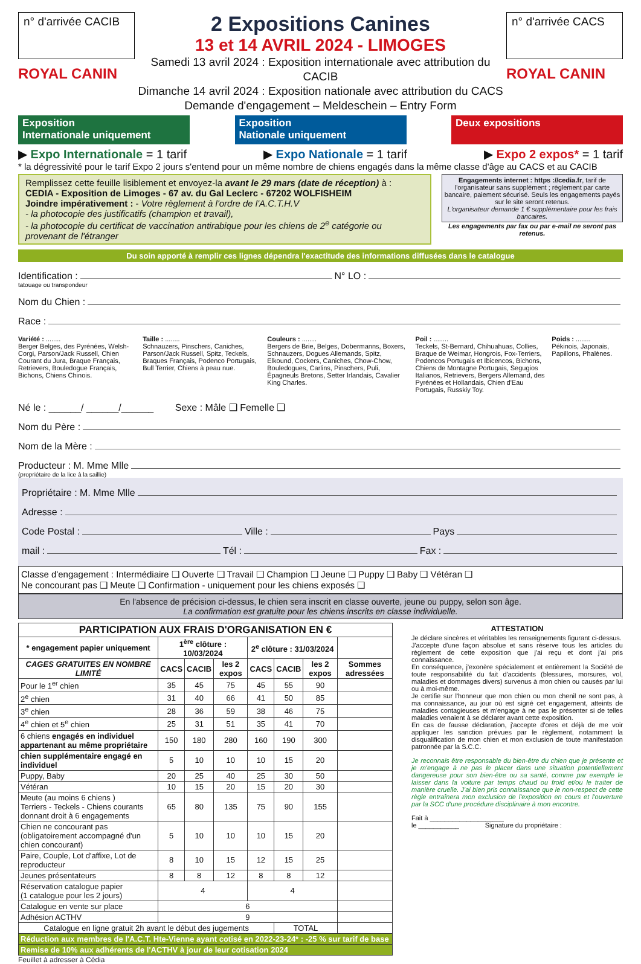n° d'arrivée CACIB
ROYAL CANIN
2 Expositions Canines
13 et 14 AVRIL 2024 - LIMOGES
Samedi 13 avril 2024 : Exposition internationale avec attribution du CACIB
Dimanche 14 avril 2024 : Exposition nationale avec attribution du CACS
Demande d'engagement – Meldeschein – Entry Form
n° d'arrivée CACS
ROYAL CANIN
Exposition
Internationale uniquement
Exposition
Nationale uniquement
Deux expositions
▶ Expo Internationale = 1 tarif ▶ Expo Nationale = 1 tarif ▶ Expo 2 expos* = 1 tarif
* la dégressivité pour le tarif Expo 2 jours s'entend pour un même nombre de chiens engagés dans la même classe d'âge au CACS et au CACIB
Remplissez cette feuille lisiblement et envoyez-la avant le 29 mars (date de réception) à :
CEDIA - Exposition de Limoges - 67 av. du Gal Leclerc - 67202 WOLFISHEIM
Joindre impérativement : - Votre règlement à l'ordre de l'A.C.T.H.V
- la photocopie des justificatifs (champion et travail),
- la photocopie du certificat de vaccination antirabique pour les chiens de 2<sup>e</sup> catégorie ou provenant de l'étranger
Engagements internet : https ://cedia.fr, tarif de l'organisateur sans supplément ; règlement par carte bancaire, paiement sécurisé. Seuls les engagements payés sur le site seront retenus.
L'organisateur demande 1 € supplémentaire pour les frais bancaires.
Les engagements par fax ou par e-mail ne seront pas retenus.
Du soin apporté à remplir ces lignes dépendra l'exactitude des informations diffusées dans le catalogue
Identification : N° LO :
tatouage ou transpondeur
Nom du Chien :
Race :
Variété : ........
Berger Belges, des Pyrénées, Welsh-Corgi, Parson/Jack Russell, Chien Courant du Jura, Braque Français, Retrievers, Bouledogue Français, Bichons, Chiens Chinois.
Taille : ........
Schnauzers, Pinschers, Caniches, Parson/Jack Russell, Spitz, Teckels, Braques Français, Podenco Portugais, Bull Terrier, Chiens à peau nue.
Couleurs : ........
Bergers de Brie, Belges, Dobermanns, Boxers, Schnauzers, Dogues Allemands, Spitz, Elkound, Cockers, Caniches, Chow-Chow, Bouledogues, Carlins, Pinschers, Puli, Épagneuls Bretons, Setter Irlandais, Cavalier King Charles.
Poil : ........
Teckels, St-Bernard, Chihuahuas, Collies, Braque de Weimar, Hongrois, Fox-Terriers, Podencos Portugais et Ibicencos, Bichons, Chiens de Montagne Portugais, Segugios Italianos, Retrievers, Bergers Allemand, des Pyrénées et Hollandais, Chien d'Eau Portugais, Russkiy Toy.
Poids : ........
Pékinois, Japonais, Papillons, Phalènes.
Né le : ______/ ______/______ Sexe : Mâle ❑ Femelle ❑
Nom du Père :
Nom de la Mère :
Producteur : M. Mme Mlle
(propriétaire de la lice à la saillie)
Propriétaire : M. Mme Mlle
Adresse :
Code Postal : Ville : Pays
mail : Tél : Fax :
Classe d'engagement : Intermédiaire ❑ Ouverte ❑ Travail ❑ Champion ❑ Jeune ❑ Puppy ❑ Baby ❑ Vétéran ❑
Ne concourant pas ❑ Meute ❑ Confirmation - uniquement pour les chiens exposés ❑
En l'absence de précision ci-dessus, le chien sera inscrit en classe ouverte, jeune ou puppy, selon son âge.
La confirmation est gratuite pour les chiens inscrits en classe individuelle.
| PARTICIPATION AUX FRAIS D'ORGANISATION EN € | | | | | | | |
| --- | --- | --- | --- | --- | --- | --- | --- |
| * engagement papier uniquement | 1<sup>ère</sup> clôture : 10/03/2024 | | | 2<sup>e</sup> clôture : 31/03/2024 | | | |
| CAGES GRATUITES EN NOMBRE LIMITÉ | CACS | CACIB | les 2 expos | CACS | CACIB | les 2 expos | Sommes adressées |
| Pour le 1<sup>er</sup> chien | 35 | 45 | 75 | 45 | 55 | 90 | |
| 2<sup>e</sup> chien | 31 | 40 | 66 | 41 | 50 | 85 | |
| 3<sup>e</sup> chien | 28 | 36 | 59 | 38 | 46 | 75 | |
| 4<sup>e</sup> chien et 5<sup>e</sup> chien | 25 | 31 | 51 | 35 | 41 | 70 | |
| 6 chiens engagés en individuel appartenant au même propriétaire | 150 | 180 | 280 | 160 | 190 | 300 | |
| chien supplémentaire engagé en individuel | 5 | 10 | 10 | 10 | 15 | 20 | |
| Puppy, Baby | 20 | 25 | 40 | 25 | 30 | 50 | |
| Vétéran | 10 | 15 | 20 | 15 | 20 | 30 | |
| Meute (au moins 6 chiens ) Terriers - Teckels - Chiens courants donnant droit à 6 engagements | 65 | 80 | 135 | 75 | 90 | 155 | |
| Chien ne concourant pas (obligatoirement accompagné d'un chien concourant) | 5 | 10 | 10 | 10 | 15 | 20 | |
| Paire, Couple, Lot d'affixe, Lot de reproducteur | 8 | 10 | 15 | 12 | 15 | 25 | |
| Jeunes présentateurs | 8 | 8 | 12 | 8 | 8 | 12 | |
| Réservation catalogue papier (1 catalogue pour les 2 jours) | 4 | | | 4 | | | |
| Catalogue en vente sur place | 6 | | | | | | |
| Adhésion ACTHV | 9 | | | | | | |
| Catalogue en ligne gratuit 2h avant le début des jugements | | | | | TOTAL | | |
| Réduction aux membres de l'A.C.T. Hte-Vienne ayant cotisé en 2022-23-24* : -25 % sur tarif de base | | | | | | | |
| Remise de 10% aux adhérents de l'ACTHV à jour de leur cotisation 2024 | | | | | | | |
Feuillet à adresser à Cédia
ATTESTATION
Je déclare sincères et véritables les renseignements figurant ci-dessus.
J'accepte d'une façon absolue et sans réserve tous les articles du règlement de cette exposition que j'ai reçu et dont j'ai pris connaissance.
En conséquence, j'exonère spécialement et entièrement la Société de toute responsabilité du fait d'accidents (blessures, morsures, vol, maladies et dommages divers) survenus à mon chien ou causés par lui ou à moi-même.
Je certifie sur l'honneur que mon chien ou mon chenil ne sont pas, à ma connaissance, au jour où est signé cet engagement, atteints de maladies contagieuses et m'engage à ne pas le présenter si de telles maladies venaient à se déclarer avant cette exposition.
En cas de fausse déclaration, j'accepte d'ores et déjà de me voir appliquer les sanction prévues par le règlement, notamment la disqualification de mon chien et mon exclusion de toute manifestation patronnée par la S.C.C.
Je reconnais être responsable du bien-être du chien que je présente et je m'engage à ne pas le placer dans une situation potentiellement dangereuse pour son bien-être ou sa santé, comme par exemple le laisser dans la voiture par temps chaud ou froid et/ou le traiter de manière cruelle. J'ai bien pris connaissance que le non-respect de cette règle entraînera mon exclusion de l'exposition en cours et l'ouverture par la SCC d'une procédure disciplinaire à mon encontre.
Fait à ____________________
le ___________ Signature du propriétaire :